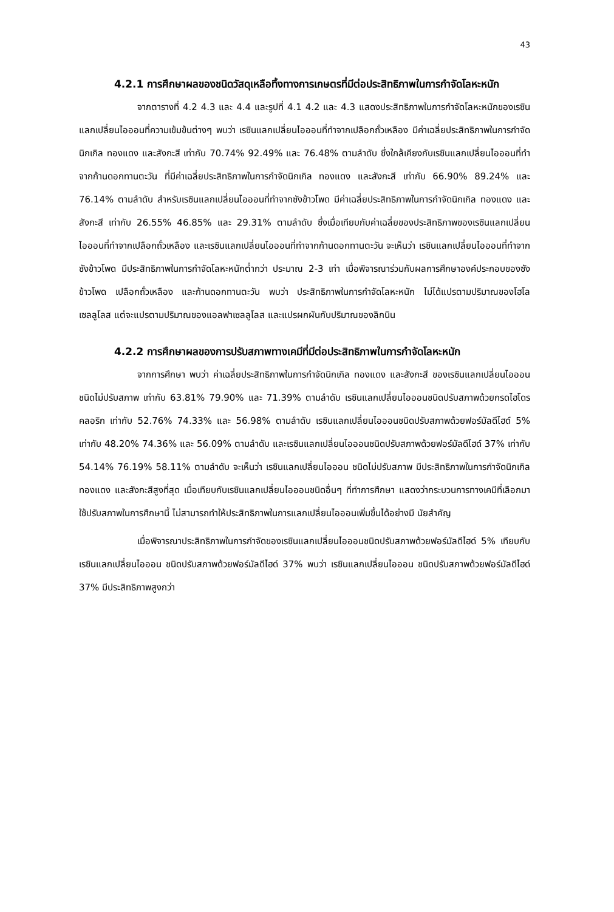43
4.2.1 การศึกษาผลของชนิดวัสดุเหลือทิ้งทางการเกษตรที่มีต่อประสิทธิภาพในการกำจัดโลหะหนัก
จากตารางที่ 4.2 4.3 และ 4.4 และรูปที่ 4.1 4.2 และ 4.3 แสดงประสิทธิภาพในการกำจัดโลหะหนักของเรซินแลกเปลี่ยนไอออนที่ความเข้มข้นต่างๆ พบว่า เรซินแลกเปลี่ยนไอออนที่ทำจากเปลือกถั่วเหลือง มีค่าเฉลี่ยประสิทธิภาพในการกำจัดนิกเกิล ทองแดง และสังกะสี เท่ากับ 70.74% 92.49% และ 76.48% ตามลำดับ ซึ่งใกล้เคียงกับเรซินแลกเปลี่ยนไอออนที่ทำจากก้านดอกทานตะวัน ที่มีค่าเฉลี่ยประสิทธิภาพในการกำจัดนิกเกิล ทองแดง และสังกะสี เท่ากับ 66.90% 89.24% และ 76.14% ตามลำดับ สำหรับเรซินแลกเปลี่ยนไอออนที่ทำจากซังข้าวโพด มีค่าเฉลี่ยประสิทธิภาพในการกำจัดนิกเกิล ทองแดง และสังกะสี เท่ากับ 26.55% 46.85% และ 29.31% ตามลำดับ ซึ่งเมื่อเทียบกับค่าเฉลี่ยของประสิทธิภาพของเรซินแลกเปลี่ยนไอออนที่ทำจากเปลือกถั่วเหลือง และเรซินแลกเปลี่ยนไอออนที่ทำจากก้านดอกทานตะวัน จะเห็นว่า เรซินแลกเปลี่ยนไอออนที่ทำจากซังข้าวโพด มีประสิทธิภาพในการกำจัดโลหะหนักต่ำกว่า ประมาณ 2-3 เท่า เมื่อพิจารณาร่วมกับผลการศึกษาองค์ประกอบของซังข้าวโพด เปลือกถั่วเหลือง และก้านดอกทานตะวัน พบว่า ประสิทธิภาพในการกำจัดโลหะหนัก ไม่ได้แปรตามปริมาณของโฮโลเซลลูโลส แต่จะแปรตามปริมาณของแอลฟาเซลลูโลส และแปรผกผันกับปริมาณของลิกนิน
4.2.2 การศึกษาผลของการปรับสภาพทางเคมีที่มีต่อประสิทธิภาพในการกำจัดโลหะหนัก
จากการศึกษา พบว่า ค่าเฉลี่ยประสิทธิภาพในการกำจัดนิกเกิล ทองแดง และสังกะสี ของเรซินแลกเปลี่ยนไอออนชนิดไม่ปรับสภาพ เท่ากับ 63.81% 79.90% และ 71.39% ตามลำดับ เรซินแลกเปลี่ยนไอออนชนิดปรับสภาพด้วยกรดไฮโดรคลอริก เท่ากับ 52.76% 74.33% และ 56.98% ตามลำดับ เรซินแลกเปลี่ยนไอออนชนิดปรับสภาพด้วยฟอร์มัลดีไฮด์ 5% เท่ากับ 48.20% 74.36% และ 56.09% ตามลำดับ และเรซินแลกเปลี่ยนไอออนชนิดปรับสภาพด้วยฟอร์มัลดีไฮด์ 37% เท่ากับ 54.14% 76.19% 58.11% ตามลำดับ จะเห็นว่า เรซินแลกเปลี่ยนไอออน ชนิดไม่ปรับสภาพ มีประสิทธิภาพในการกำจัดนิกเกิล ทองแดง และสังกะสีสูงที่สุด เมื่อเทียบกับเรซินแลกเปลี่ยนไอออนชนิดอื่นๆ ที่ทำการศึกษา แสดงว่ากระบวนการทางเคมีที่เลือกมาใช้ปรับสภาพในการศึกษานี้ ไม่สามารถทำให้ประสิทธิภาพในการแลกเปลี่ยนไอออนเพิ่มขึ้นได้อย่างมี นัยสำคัญ
เมื่อพิจารณาประสิทธิภาพในการกำจัดของเรซินแลกเปลี่ยนไอออนชนิดปรับสภาพด้วยฟอร์มัลดีไฮด์ 5% เทียบกับ เรซินแลกเปลี่ยนไอออน ชนิดปรับสภาพด้วยฟอร์มัลดีไฮด์ 37% พบว่า เรซินแลกเปลี่ยนไอออน ชนิดปรับสภาพด้วยฟอร์มัลดีไฮด์ 37% มีประสิทธิภาพสูงกว่า